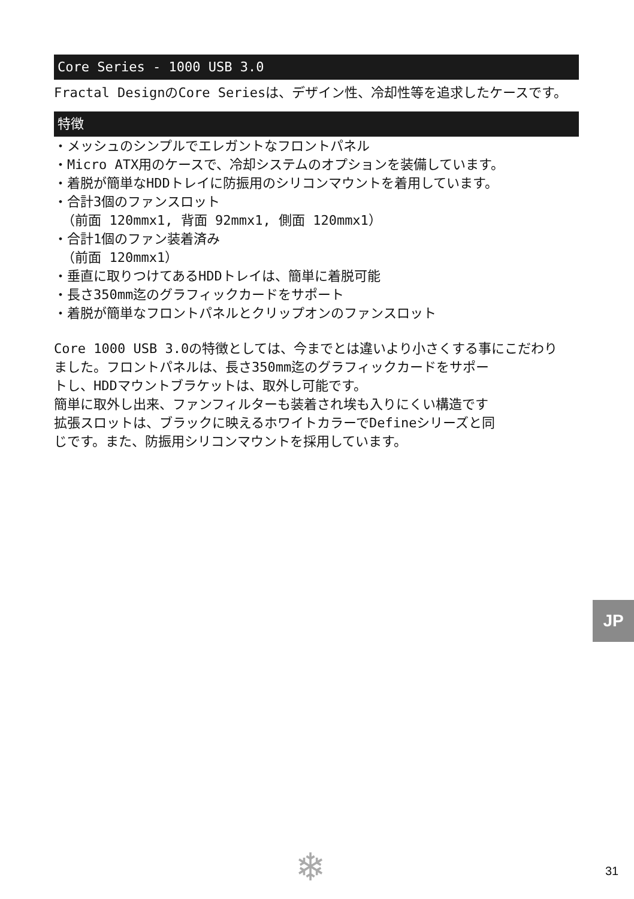Core Series - 1000 USB 3.0
Fractal DesignのCore Seriesは、デザイン性、冷却性等を追求したケースです。
特徴
・メッシュのシンプルでエレガントなフロントパネル
・Micro ATX用のケースで、冷却システムのオプションを装備しています。
・着脱が簡単なHDDトレイに防振用のシリコンマウントを着用しています。
・合計3個のファンスロット
（前面 120mmx1, 背面 92mmx1, 側面 120mmx1）
・合計1個のファン装着済み
（前面 120mmx1）
・垂直に取りつけてあるHDDトレイは、簡単に着脱可能
・長さ350mm迄のグラフィックカードをサポート
・着脱が簡単なフロントパネルとクリップオンのファンスロット
Core 1000 USB 3.0の特徴としては、今までとは違いより小さくする事にこだわり
ました。フロントパネルは、長さ350mm迄のグラフィックカードをサポー
トし、HDDマウントブラケットは、取外し可能です。
簡単に取外し出来、ファンフィルターも装着され埃も入りにくい構造です
拡張スロットは、ブラックに映えるホワイトカラーでDefineシリーズと同
じです。また、防振用シリコンマウントを採用しています。
JP
❄ 31